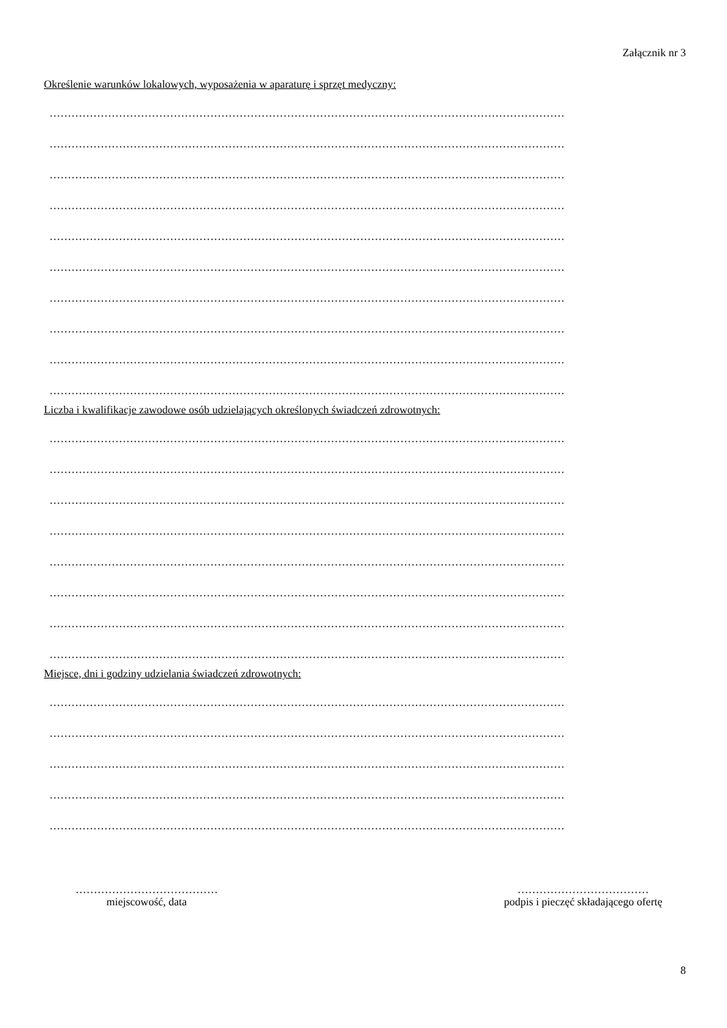Załącznik nr 3
Określenie warunków lokalowych, wyposażenia w aparaturę i sprzęt medyczny:
……………………………………………………………………………………………………………………………
……………………………………………………………………………………………………………………………
……………………………………………………………………………………………………………………………
……………………………………………………………………………………………………………………………
……………………………………………………………………………………………………………………………
……………………………………………………………………………………………………………………………
……………………………………………………………………………………………………………………………
……………………………………………………………………………………………………………………………
……………………………………………………………………………………………………………………………
……………………………………………………………………………………………………………………………
Liczba i kwalifikacje zawodowe osób udzielających określonych świadczeń zdrowotnych:
……………………………………………………………………………………………………………………………
……………………………………………………………………………………………………………………………
……………………………………………………………………………………………………………………………
……………………………………………………………………………………………………………………………
……………………………………………………………………………………………………………………………
……………………………………………………………………………………………………………………………
……………………………………………………………………………………………………………………………
……………………………………………………………………………………………………………………………
Miejsce, dni i godziny udzielania świadczeń zdrowotnych:
……………………………………………………………………………………………………………………………
……………………………………………………………………………………………………………………………
……………………………………………………………………………………………………………………………
……………………………………………………………………………………………………………………………
……………………………………………………………………………………………………………………………
…………………………………
miejscowość, data
………………………………
podpis i pieczęć składającego ofertę
8